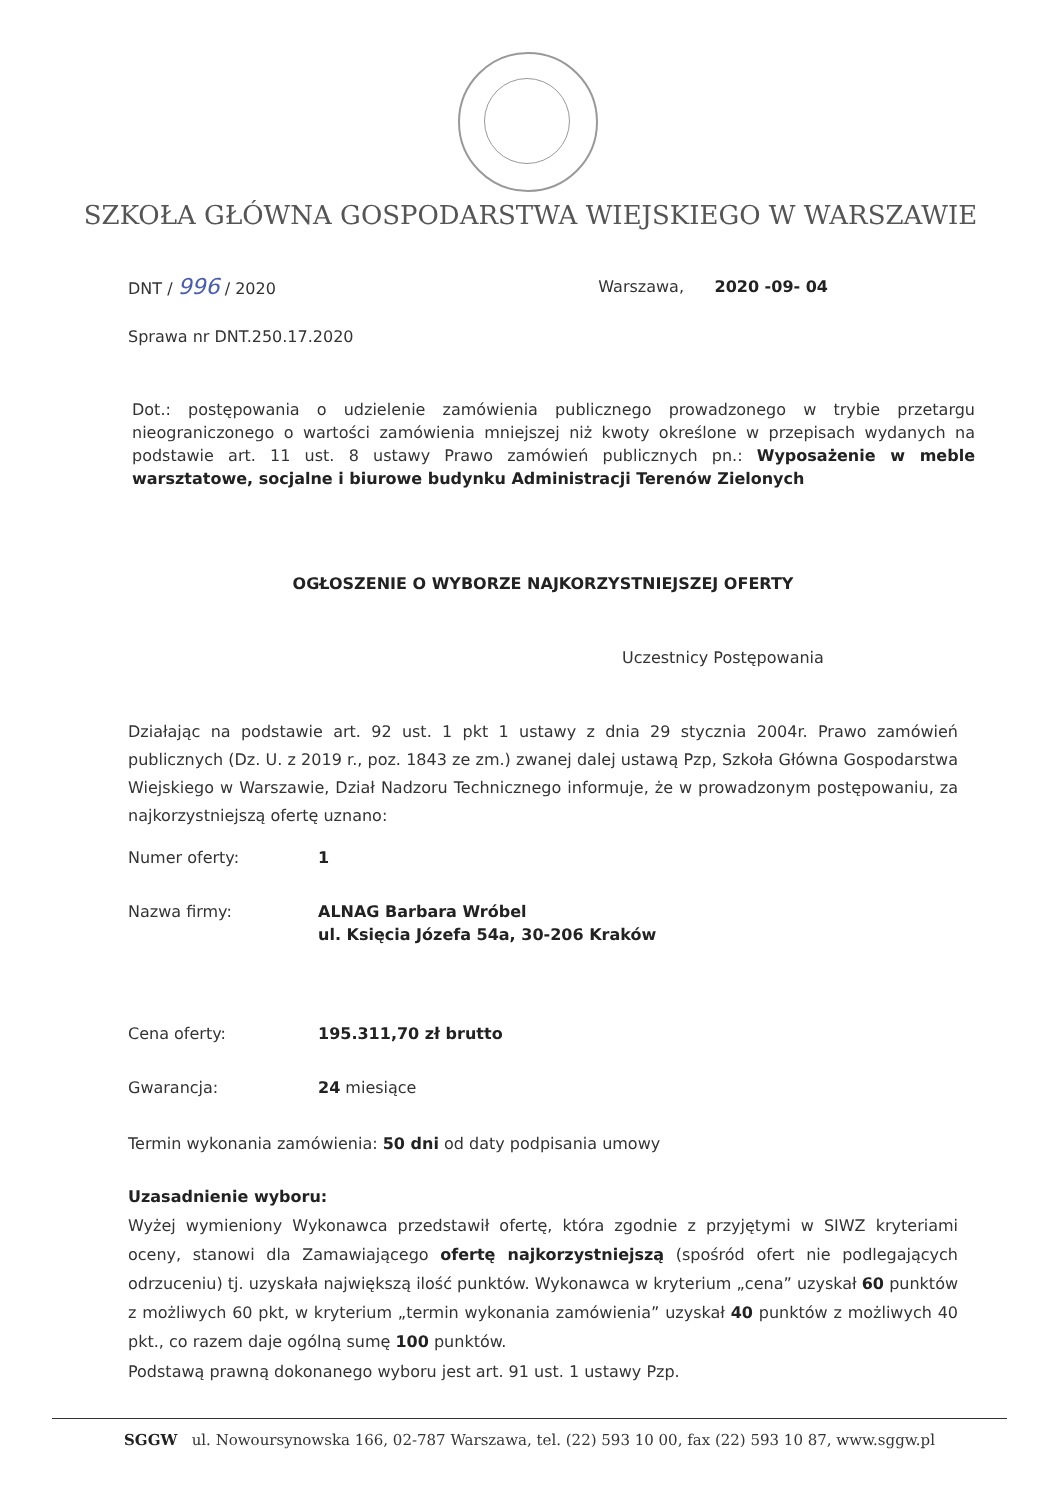SZKOŁA GŁÓWNA GOSPODARSTWA WIEJSKIEGO W WARSZAWIE
DNT / 996 / 2020 Warszawa, 2020 -09- 04
Sprawa nr DNT.250.17.2020
Dot.: postępowania o udzielenie zamówienia publicznego prowadzonego w trybie przetargu nieograniczonego o wartości zamówienia mniejszej niż kwoty określone w przepisach wydanych na podstawie art. 11 ust. 8 ustawy Prawo zamówień publicznych pn.: Wyposażenie w meble warsztatowe, socjalne i biurowe budynku Administracji Terenów Zielonych
OGŁOSZENIE O WYBORZE NAJKORZYSTNIEJSZEJ OFERTY
Uczestnicy Postępowania
Działając na podstawie art. 92 ust. 1 pkt 1 ustawy z dnia 29 stycznia 2004r. Prawo zamówień publicznych (Dz. U. z 2019 r., poz. 1843 ze zm.) zwanej dalej ustawą Pzp, Szkoła Główna Gospodarstwa Wiejskiego w Warszawie, Dział Nadzoru Technicznego informuje, że w prowadzonym postępowaniu, za najkorzystniejszą ofertę uznano:
Numer oferty: 1
Nazwa firmy: ALNAG Barbara Wróbel
ul. Księcia Józefa 54a, 30-206 Kraków
Cena oferty: 195.311,70 zł brutto
Gwarancja: 24 miesiące
Termin wykonania zamówienia: 50 dni od daty podpisania umowy
Uzasadnienie wyboru:
Wyżej wymieniony Wykonawca przedstawił ofertę, która zgodnie z przyjętymi w SIWZ kryteriami oceny, stanowi dla Zamawiającego ofertę najkorzystniejszą (spośród ofert nie podlegających odrzuceniu) tj. uzyskała największą ilość punktów. Wykonawca w kryterium „cena” uzyskał 60 punktów z możliwych 60 pkt, w kryterium „termin wykonania zamówienia” uzyskał 40 punktów z możliwych 40 pkt., co razem daje ogólną sumę 100 punktów.
Podstawą prawną dokonanego wyboru jest art. 91 ust. 1 ustawy Pzp.
SGGW ul. Nowoursynowska 166, 02-787 Warszawa, tel. (22) 593 10 00, fax (22) 593 10 87, www.sggw.pl